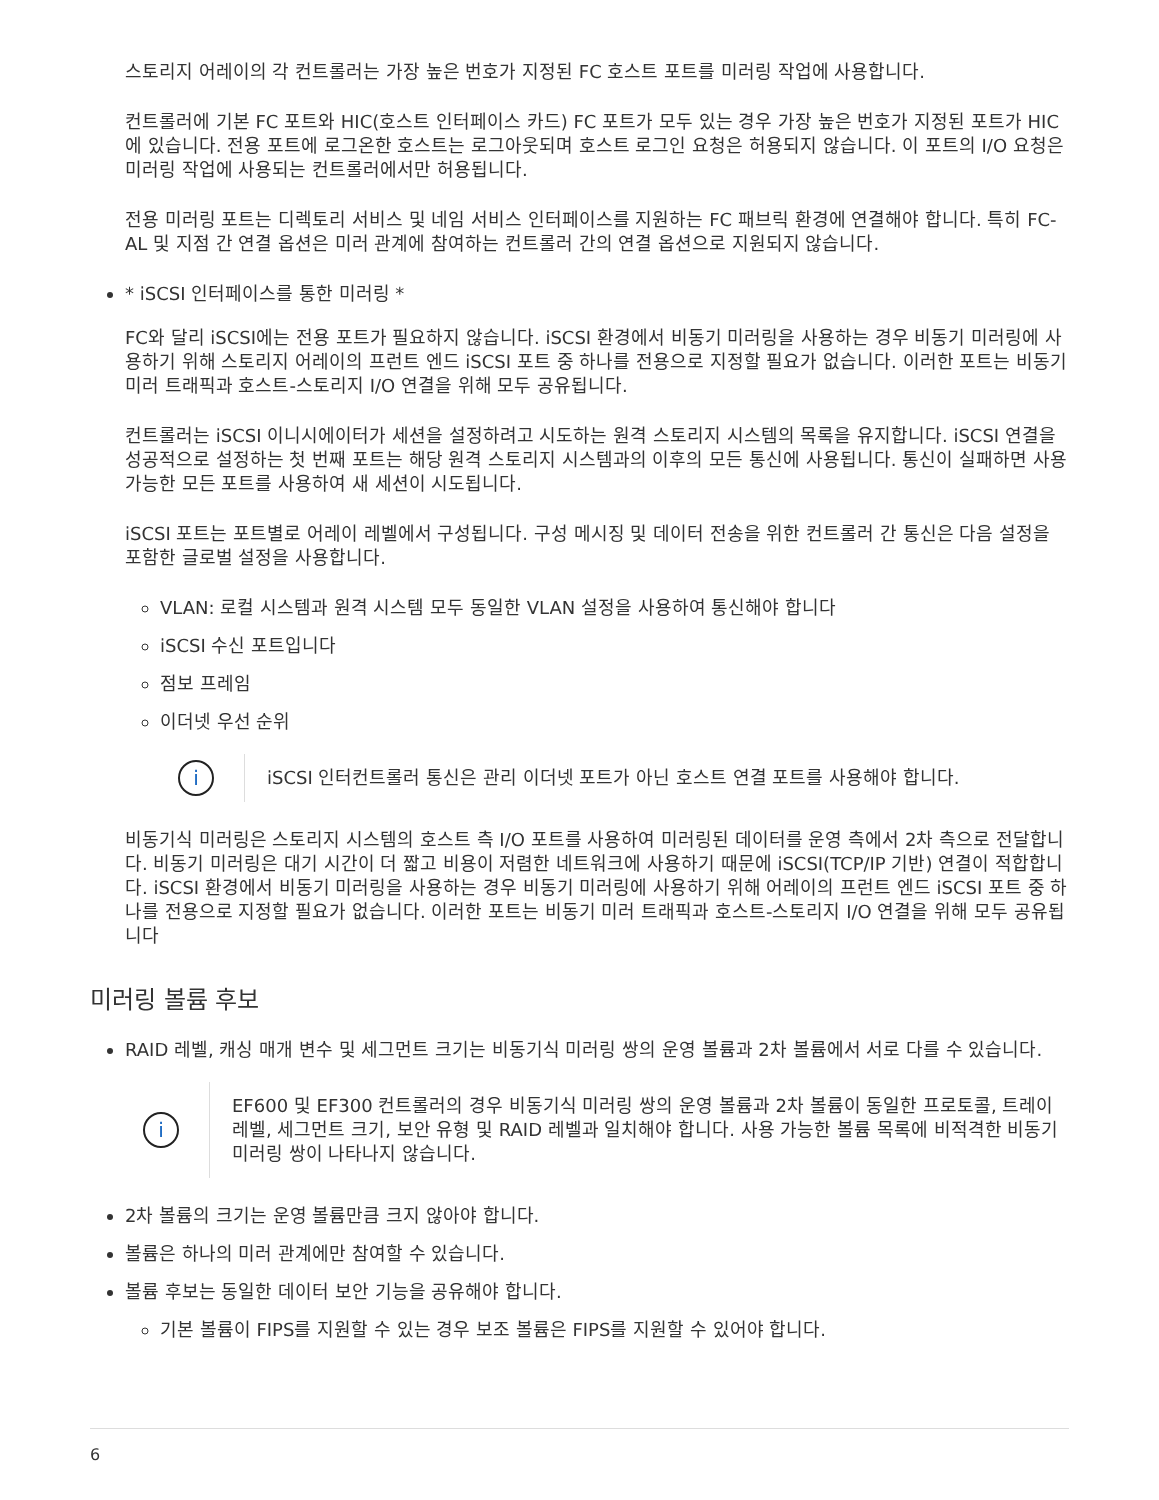스토리지 어레이의 각 컨트롤러는 가장 높은 번호가 지정된 FC 호스트 포트를 미러링 작업에 사용합니다.
컨트롤러에 기본 FC 포트와 HIC(호스트 인터페이스 카드) FC 포트가 모두 있는 경우 가장 높은 번호가 지정된 포트가 HIC에 있습니다. 전용 포트에 로그온한 호스트는 로그아웃되며 호스트 로그인 요청은 허용되지 않습니다. 이 포트의 I/O 요청은 미러링 작업에 사용되는 컨트롤러에서만 허용됩니다.
전용 미러링 포트는 디렉토리 서비스 및 네임 서비스 인터페이스를 지원하는 FC 패브릭 환경에 연결해야 합니다. 특히 FC-AL 및 지점 간 연결 옵션은 미러 관계에 참여하는 컨트롤러 간의 연결 옵션으로 지원되지 않습니다.
* iSCSI 인터페이스를 통한 미러링 *
FC와 달리 iSCSI에는 전용 포트가 필요하지 않습니다. iSCSI 환경에서 비동기 미러링을 사용하는 경우 비동기 미러링에 사용하기 위해 스토리지 어레이의 프런트 엔드 iSCSI 포트 중 하나를 전용으로 지정할 필요가 없습니다. 이러한 포트는 비동기 미러 트래픽과 호스트-스토리지 I/O 연결을 위해 모두 공유됩니다.
컨트롤러는 iSCSI 이니시에이터가 세션을 설정하려고 시도하는 원격 스토리지 시스템의 목록을 유지합니다. iSCSI 연결을 성공적으로 설정하는 첫 번째 포트는 해당 원격 스토리지 시스템과의 이후의 모든 통신에 사용됩니다. 통신이 실패하면 사용 가능한 모든 포트를 사용하여 새 세션이 시도됩니다.
iSCSI 포트는 포트별로 어레이 레벨에서 구성됩니다. 구성 메시징 및 데이터 전송을 위한 컨트롤러 간 통신은 다음 설정을 포함한 글로벌 설정을 사용합니다.
VLAN: 로컬 시스템과 원격 시스템 모두 동일한 VLAN 설정을 사용하여 통신해야 합니다
iSCSI 수신 포트입니다
점보 프레임
이더넷 우선 순위
i
iSCSI 인터컨트롤러 통신은 관리 이더넷 포트가 아닌 호스트 연결 포트를 사용해야 합니다.
비동기식 미러링은 스토리지 시스템의 호스트 측 I/O 포트를 사용하여 미러링된 데이터를 운영 측에서 2차 측으로 전달합니다. 비동기 미러링은 대기 시간이 더 짧고 비용이 저렴한 네트워크에 사용하기 때문에 iSCSI(TCP/IP 기반) 연결이 적합합니다. iSCSI 환경에서 비동기 미러링을 사용하는 경우 비동기 미러링에 사용하기 위해 어레이의 프런트 엔드 iSCSI 포트 중 하나를 전용으로 지정할 필요가 없습니다. 이러한 포트는 비동기 미러 트래픽과 호스트-스토리지 I/O 연결을 위해 모두 공유됩니다
미러링 볼륨 후보
RAID 레벨, 캐싱 매개 변수 및 세그먼트 크기는 비동기식 미러링 쌍의 운영 볼륨과 2차 볼륨에서 서로 다를 수 있습니다.
i
EF600 및 EF300 컨트롤러의 경우 비동기식 미러링 쌍의 운영 볼륨과 2차 볼륨이 동일한 프로토콜, 트레이 레벨, 세그먼트 크기, 보안 유형 및 RAID 레벨과 일치해야 합니다. 사용 가능한 볼륨 목록에 비적격한 비동기 미러링 쌍이 나타나지 않습니다.
2차 볼륨의 크기는 운영 볼륨만큼 크지 않아야 합니다.
볼륨은 하나의 미러 관계에만 참여할 수 있습니다.
볼륨 후보는 동일한 데이터 보안 기능을 공유해야 합니다.
기본 볼륨이 FIPS를 지원할 수 있는 경우 보조 볼륨은 FIPS를 지원할 수 있어야 합니다.
6